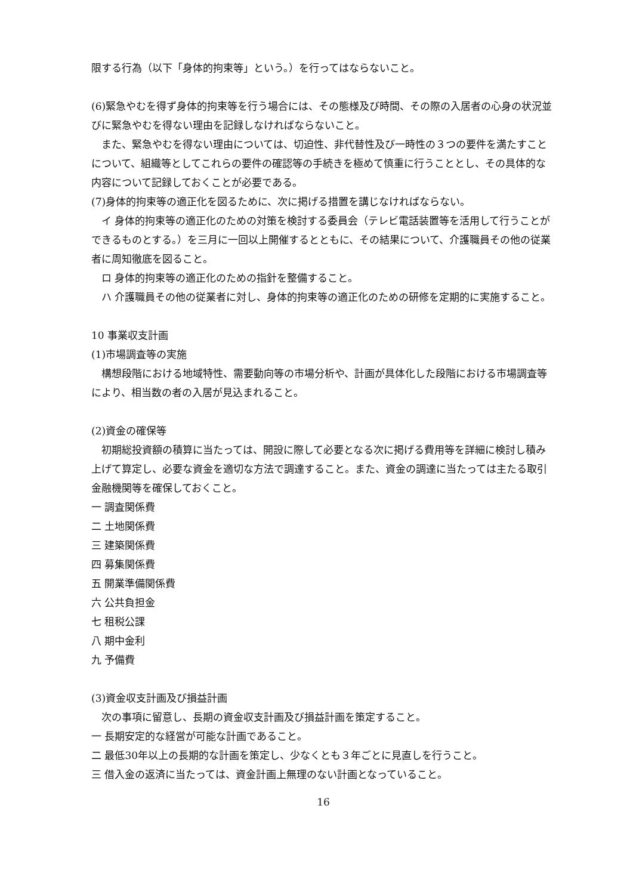限する行為（以下「身体的拘束等」という。）を行ってはならないこと。
(6)緊急やむを得ず身体的拘束等を行う場合には、その態様及び時間、その際の入居者の心身の状況並びに緊急やむを得ない理由を記録しなければならないこと。
　また、緊急やむを得ない理由については、切迫性、非代替性及び一時性の３つの要件を満たすことについて、組織等としてこれらの要件の確認等の手続きを極めて慎重に行うこととし、その具体的な内容について記録しておくことが必要である。
(7)身体的拘束等の適正化を図るために、次に掲げる措置を講じなければならない。
　イ 身体的拘束等の適正化のための対策を検討する委員会（テレビ電話装置等を活用して行うことができるものとする。）を三月に一回以上開催するとともに、その結果について、介護職員その他の従業者に周知徹底を図ること。
　ロ 身体的拘束等の適正化のための指針を整備すること。
　ハ 介護職員その他の従業者に対し、身体的拘束等の適正化のための研修を定期的に実施すること。
10 事業収支計画
(1)市場調査等の実施
　構想段階における地域特性、需要動向等の市場分析や、計画が具体化した段階における市場調査等により、相当数の者の入居が見込まれること。
(2)資金の確保等
　初期総投資額の積算に当たっては、開設に際して必要となる次に掲げる費用等を詳細に検討し積み上げて算定し、必要な資金を適切な方法で調達すること。また、資金の調達に当たっては主たる取引金融機関等を確保しておくこと。
一 調査関係費
二 土地関係費
三 建築関係費
四 募集関係費
五 開業準備関係費
六 公共負担金
七 租税公課
八 期中金利
九 予備費
(3)資金収支計画及び損益計画
　次の事項に留意し、長期の資金収支計画及び損益計画を策定すること。
一 長期安定的な経営が可能な計画であること。
二 最低30年以上の長期的な計画を策定し、少なくとも３年ごとに見直しを行うこと。
三 借入金の返済に当たっては、資金計画上無理のない計画となっていること。
16